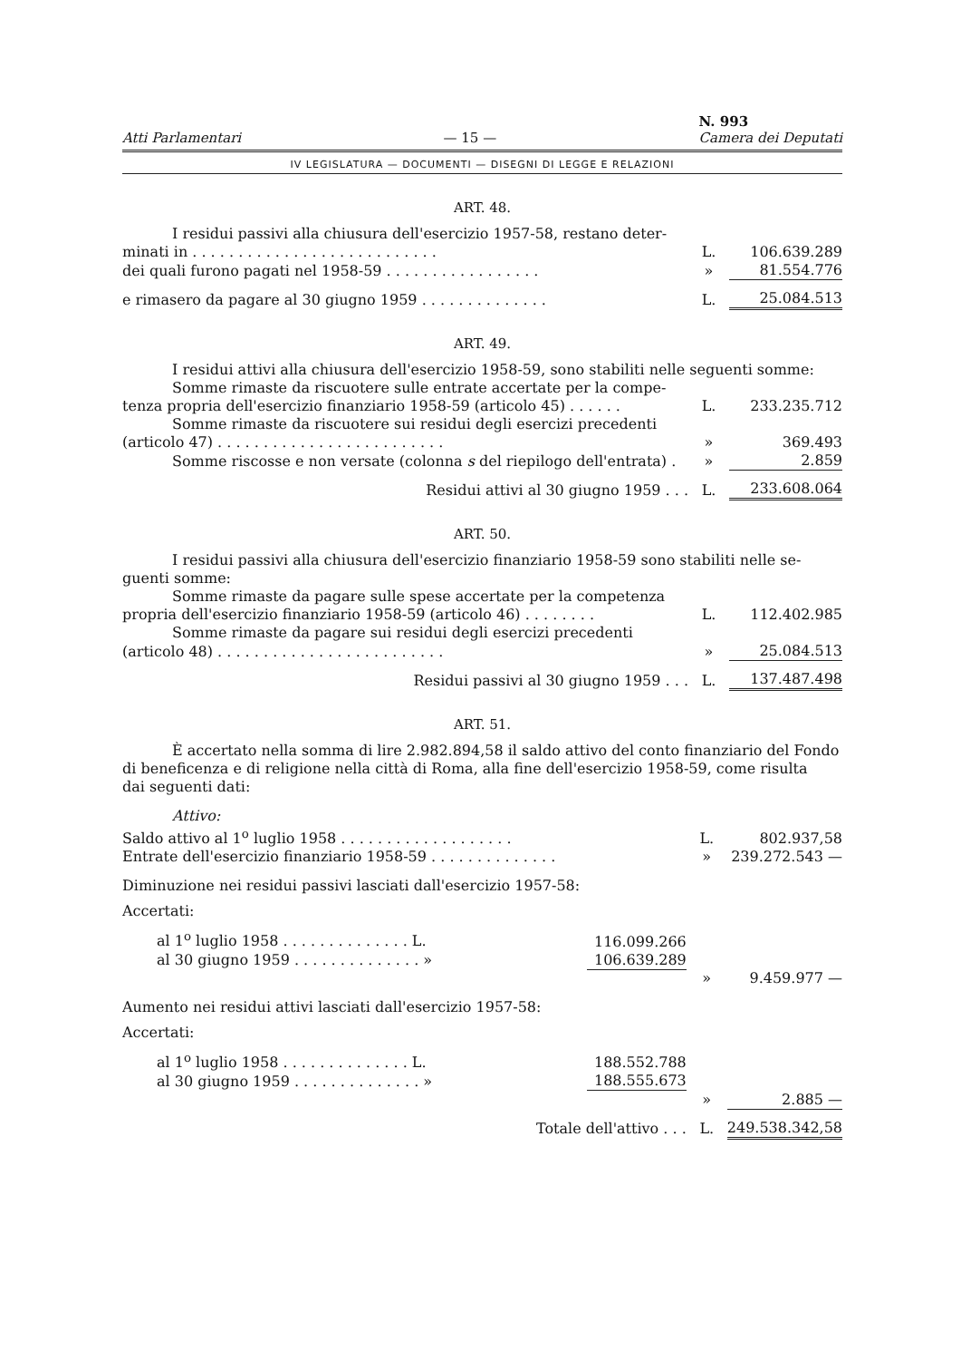Atti Parlamentari — 15 — N. 993
Camera dei Deputati
IV LEGISLATURA — DOCUMENTI — DISEGNI DI LEGGE E RELAZIONI
ART. 48.
| I residui passivi alla chiusura dell'esercizio 1957-58, restano deter- | | |
| minati in . . . . . . . . . . . . . . . . . . . . . . . . . . . | L. | 106.639.289 |
| dei quali furono pagati nel 1958-59 . . . . . . . . . . . . . . . . . | » | 81.554.776 |
| e rimasero da pagare al 30 giugno 1959 . . . . . . . . . . . . . . | L. | 25.084.513 |
ART. 49.
I residui attivi alla chiusura dell'esercizio 1958-59, sono stabiliti nelle seguenti somme:
| Somme rimaste da riscuotere sulle entrate accertate per la compe- | | |
| tenza propria dell'esercizio finanziario 1958-59 (articolo 45) . . . . . . | L. | 233.235.712 |
| Somme rimaste da riscuotere sui residui degli esercizi precedenti | | |
| (articolo 47) . . . . . . . . . . . . . . . . . . . . . . . . . | » | 369.493 |
| Somme riscosse e non versate (colonna s del riepilogo dell'entrata) . | » | 2.859 |
| Residui attivi al 30 giugno 1959 . . . | L. | 233.608.064 |
ART. 50.
I residui passivi alla chiusura dell'esercizio finanziario 1958-59 sono stabiliti nelle se-
guenti somme:
| Somme rimaste da pagare sulle spese accertate per la competenza | | |
| propria dell'esercizio finanziario 1958-59 (articolo 46) . . . . . . . . | L. | 112.402.985 |
| Somme rimaste da pagare sui residui degli esercizi precedenti | | |
| (articolo 48) . . . . . . . . . . . . . . . . . . . . . . . . . | » | 25.084.513 |
| Residui passivi al 30 giugno 1959 . . . | L. | 137.487.498 |
ART. 51.
È accertato nella somma di lire 2.982.894,58 il saldo attivo del conto finanziario del Fondo
di beneficenza e di religione nella città di Roma, alla fine dell'esercizio 1958-59, come risulta
dai seguenti dati:
Attivo:
| Saldo attivo al 1<sup>o</sup> luglio 1958 . . . . . . . . . . . . . . . . . . . | | L. | 802.937,58 |
| Entrate dell'esercizio finanziario 1958-59 . . . . . . . . . . . . . . | | » | 239.272.543 — |
| Diminuzione nei residui passivi lasciati dall'esercizio 1957-58: | | | |
| Accertati: | | | |
| al 1<sup>o</sup> luglio 1958 . . . . . . . . . . . . . . L. | 116.099.266 | | |
| al 30 giugno 1959 . . . . . . . . . . . . . . » | 106.639.289 | | |
| | | » | 9.459.977 — |
| Aumento nei residui attivi lasciati dall'esercizio 1957-58: | | | |
| Accertati: | | | |
| al 1<sup>o</sup> luglio 1958 . . . . . . . . . . . . . . L. | 188.552.788 | | |
| al 30 giugno 1959 . . . . . . . . . . . . . . » | 188.555.673 | | |
| | | » | 2.885 — |
| Totale dell'attivo . . . | | L. | 249.538.342,58 |